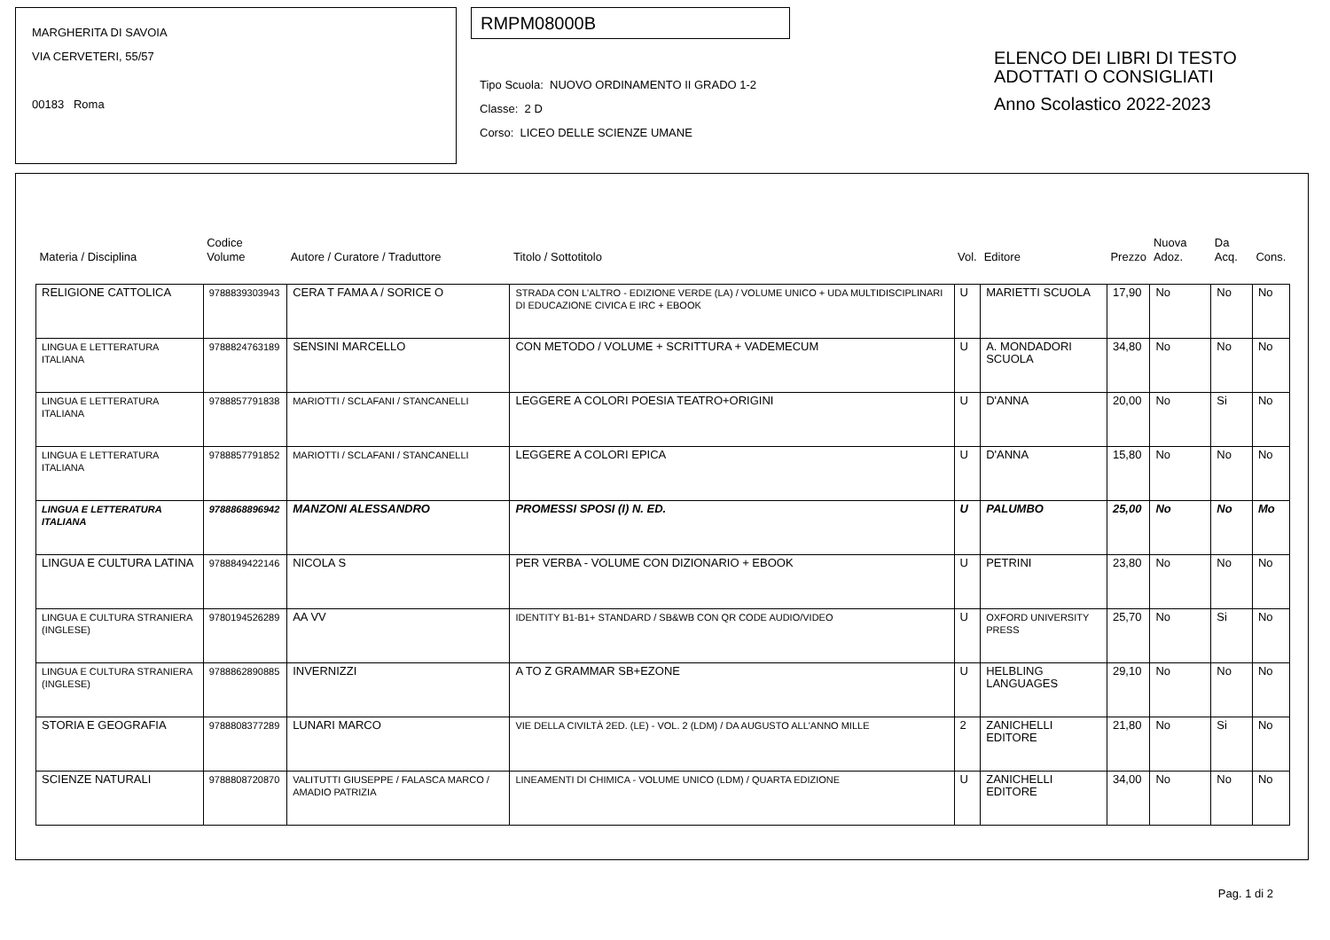MARGHERITA DI SAVOIA
VIA CERVETERI, 55/57
00183 Roma
RMPM08000B
Tipo Scuola: NUOVO ORDINAMENTO II GRADO 1-2
Classe: 2 D
Corso: LICEO DELLE SCIENZE UMANE
ELENCO DEI LIBRI DI TESTO
ADOTTATI O CONSIGLIATI
Anno Scolastico 2022-2023
| Materia / Disciplina | Codice Volume | Autore / Curatore / Traduttore | Titolo / Sottotitolo | Vol. | Editore | Prezzo | Nuova Adoz. | Da Acq. | Cons. |
| --- | --- | --- | --- | --- | --- | --- | --- | --- | --- |
| RELIGIONE CATTOLICA | 9788839303943 | CERA T FAMA A / SORICE O | STRADA CON L'ALTRO - EDIZIONE VERDE (LA) / VOLUME UNICO + UDA MULTIDISCIPLINARI DI EDUCAZIONE CIVICA E IRC + EBOOK | U | MARIETTI SCUOLA | 17,90 | No | No | No |
| LINGUA E LETTERATURA ITALIANA | 9788824763189 | SENSINI MARCELLO | CON METODO / VOLUME + SCRITTURA + VADEMECUM | U | A. MONDADORI SCUOLA | 34,80 | No | No | No |
| LINGUA E LETTERATURA ITALIANA | 9788857791838 | MARIOTTI / SCLAFANI / STANCANELLI | LEGGERE A COLORI POESIA TEATRO+ORIGINI | U | D'ANNA | 20,00 | No | Si | No |
| LINGUA E LETTERATURA ITALIANA | 9788857791852 | MARIOTTI / SCLAFANI / STANCANELLI | LEGGERE A COLORI EPICA | U | D'ANNA | 15,80 | No | No | No |
| LINGUA E LETTERATURA ITALIANA | 9788868896942 | MANZONI ALESSANDRO | PROMESSI SPOSI (I) N. ED. | U | PALUMBO | 25,00 | No | No | Mo |
| LINGUA E CULTURA LATINA | 9788849422146 | NICOLA S | PER VERBA - VOLUME CON DIZIONARIO + EBOOK | U | PETRINI | 23,80 | No | No | No |
| LINGUA E CULTURA STRANIERA (INGLESE) | 9780194526289 | AA VV | IDENTITY B1-B1+ STANDARD / SB&WB CON QR CODE AUDIO/VIDEO | U | OXFORD UNIVERSITY PRESS | 25,70 | No | Si | No |
| LINGUA E CULTURA STRANIERA (INGLESE) | 9788862890885 | INVERNIZZI | A TO Z GRAMMAR SB+EZONE | U | HELBLING LANGUAGES | 29,10 | No | No | No |
| STORIA E GEOGRAFIA | 9788808377289 | LUNARI MARCO | VIE DELLA CIVILTÀ 2ED. (LE) - VOL. 2 (LDM) / DA AUGUSTO ALL'ANNO MILLE | 2 | ZANICHELLI EDITORE | 21,80 | No | Si | No |
| SCIENZE NATURALI | 9788808720870 | VALITUTTI GIUSEPPE / FALASCA MARCO / AMADIO PATRIZIA | LINEAMENTI DI CHIMICA - VOLUME UNICO (LDM) / QUARTA EDIZIONE | U | ZANICHELLI EDITORE | 34,00 | No | No | No |
Pag. 1 di 2